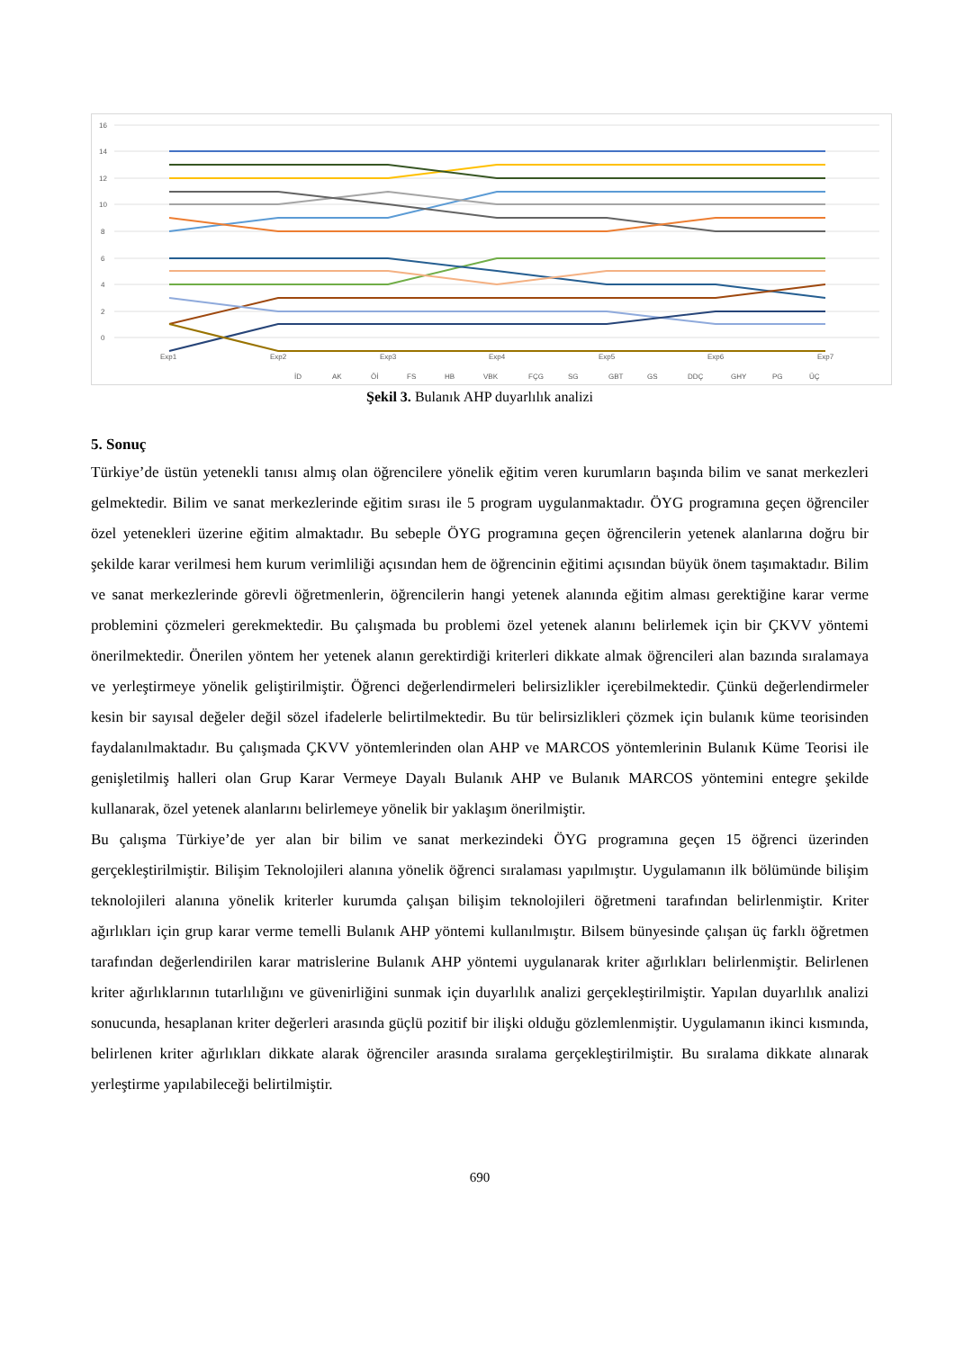16
14
12
10
8
6
4
2
0
.
Exp1
Exp2
Exp3
Exp4
Exp5
Exp6
Exp7
İD AK Öİ FS HB VBK FÇG SG GBT GS DDÇ GHY PG ÜÇ
Şekil 3. Bulanık AHP duyarlılık analizi
5. Sonuç
Türkiye’de üstün yetenekli tanısı almış olan öğrencilere yönelik eğitim veren kurumların başında bilim ve sanat merkezleri gelmektedir. Bilim ve sanat merkezlerinde eğitim sırası ile 5 program uygulanmaktadır. ÖYG programına geçen öğrenciler özel yetenekleri üzerine eğitim almaktadır. Bu sebeple ÖYG programına geçen öğrencilerin yetenek alanlarına doğru bir şekilde karar verilmesi hem kurum verimliliği açısından hem de öğrencinin eğitimi açısından büyük önem taşımaktadır. Bilim ve sanat merkezlerinde görevli öğretmenlerin, öğrencilerin hangi yetenek alanında eğitim alması gerektiğine karar verme problemini çözmeleri gerekmektedir. Bu çalışmada bu problemi özel yetenek alanını belirlemek için bir ÇKVV yöntemi önerilmektedir. Önerilen yöntem her yetenek alanın gerektirdiği kriterleri dikkate almak öğrencileri alan bazında sıralamaya ve yerleştirmeye yönelik geliştirilmiştir. Öğrenci değerlendirmeleri belirsizlikler içerebilmektedir. Çünkü değerlendirmeler kesin bir sayısal değeler değil sözel ifadelerle belirtilmektedir. Bu tür belirsizlikleri çözmek için bulanık küme teorisinden faydalanılmaktadır. Bu çalışmada ÇKVV yöntemlerinden olan AHP ve MARCOS yöntemlerinin Bulanık Küme Teorisi ile genişletilmiş halleri olan Grup Karar Vermeye Dayalı Bulanık AHP ve Bulanık MARCOS yöntemini entegre şekilde kullanarak, özel yetenek alanlarını belirlemeye yönelik bir yaklaşım önerilmiştir.
Bu çalışma Türkiye’de yer alan bir bilim ve sanat merkezindeki ÖYG programına geçen 15 öğrenci üzerinden gerçekleştirilmiştir. Bilişim Teknolojileri alanına yönelik öğrenci sıralaması yapılmıştır. Uygulamanın ilk bölümünde bilişim teknolojileri alanına yönelik kriterler kurumda çalışan bilişim teknolojileri öğretmeni tarafından belirlenmiştir. Kriter ağırlıkları için grup karar verme temelli Bulanık AHP yöntemi kullanılmıştır. Bilsem bünyesinde çalışan üç farklı öğretmen tarafından değerlendirilen karar matrislerine Bulanık AHP yöntemi uygulanarak kriter ağırlıkları belirlenmiştir. Belirlenen kriter ağırlıklarının tutarlılığını ve güvenirliğini sunmak için duyarlılık analizi gerçekleştirilmiştir. Yapılan duyarlılık analizi sonucunda, hesaplanan kriter değerleri arasında güçlü pozitif bir ilişki olduğu gözlemlenmiştir. Uygulamanın ikinci kısmında, belirlenen kriter ağırlıkları dikkate alarak öğrenciler arasında sıralama gerçekleştirilmiştir. Bu sıralama dikkate alınarak yerleştirme yapılabileceği belirtilmiştir.
690